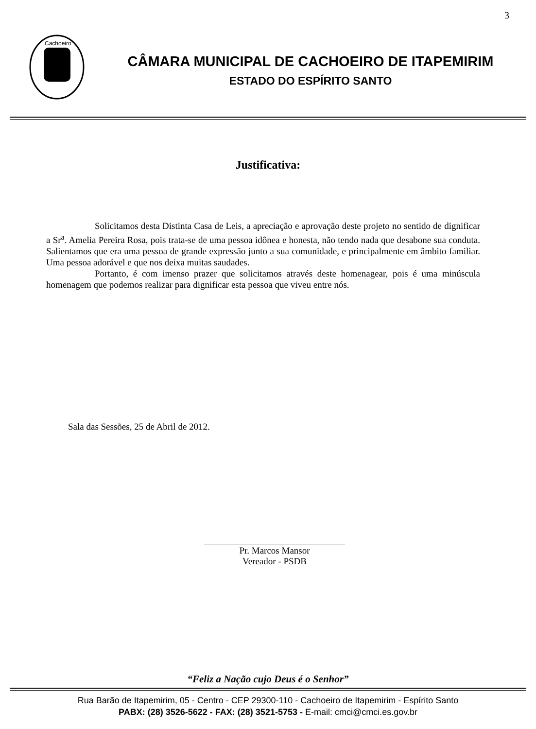3
Cachoeiro
CÂMARA MUNICIPAL DE CACHOEIRO DE ITAPEMIRIM
ESTADO DO ESPÍRITO SANTO
Justificativa:
Solicitamos desta Distinta Casa de Leis, a apreciação e aprovação deste projeto no sentido de dignificar a Sr<sup>a</sup>. Amelia Pereira Rosa, pois trata-se de uma pessoa idônea e honesta, não tendo nada que desabone sua conduta. Salientamos que era uma pessoa de grande expressão junto a sua comunidade, e principalmente em âmbito familiar. Uma pessoa adorável e que nos deixa muitas saudades.
Portanto, é com imenso prazer que solicitamos através deste homenagear, pois é uma minúscula homenagem que podemos realizar para dignificar esta pessoa que viveu entre nós.
Sala das Sessões, 25 de Abril de 2012.
Pr. Marcos Mansor
Vereador - PSDB
“Feliz a Nação cujo Deus é o Senhor”
Rua Barão de Itapemirim, 05 - Centro - CEP 29300-110 - Cachoeiro de Itapemirim - Espírito Santo
PABX: (28) 3526-5622 - FAX: (28) 3521-5753 - E-mail: cmci@cmci.es.gov.br